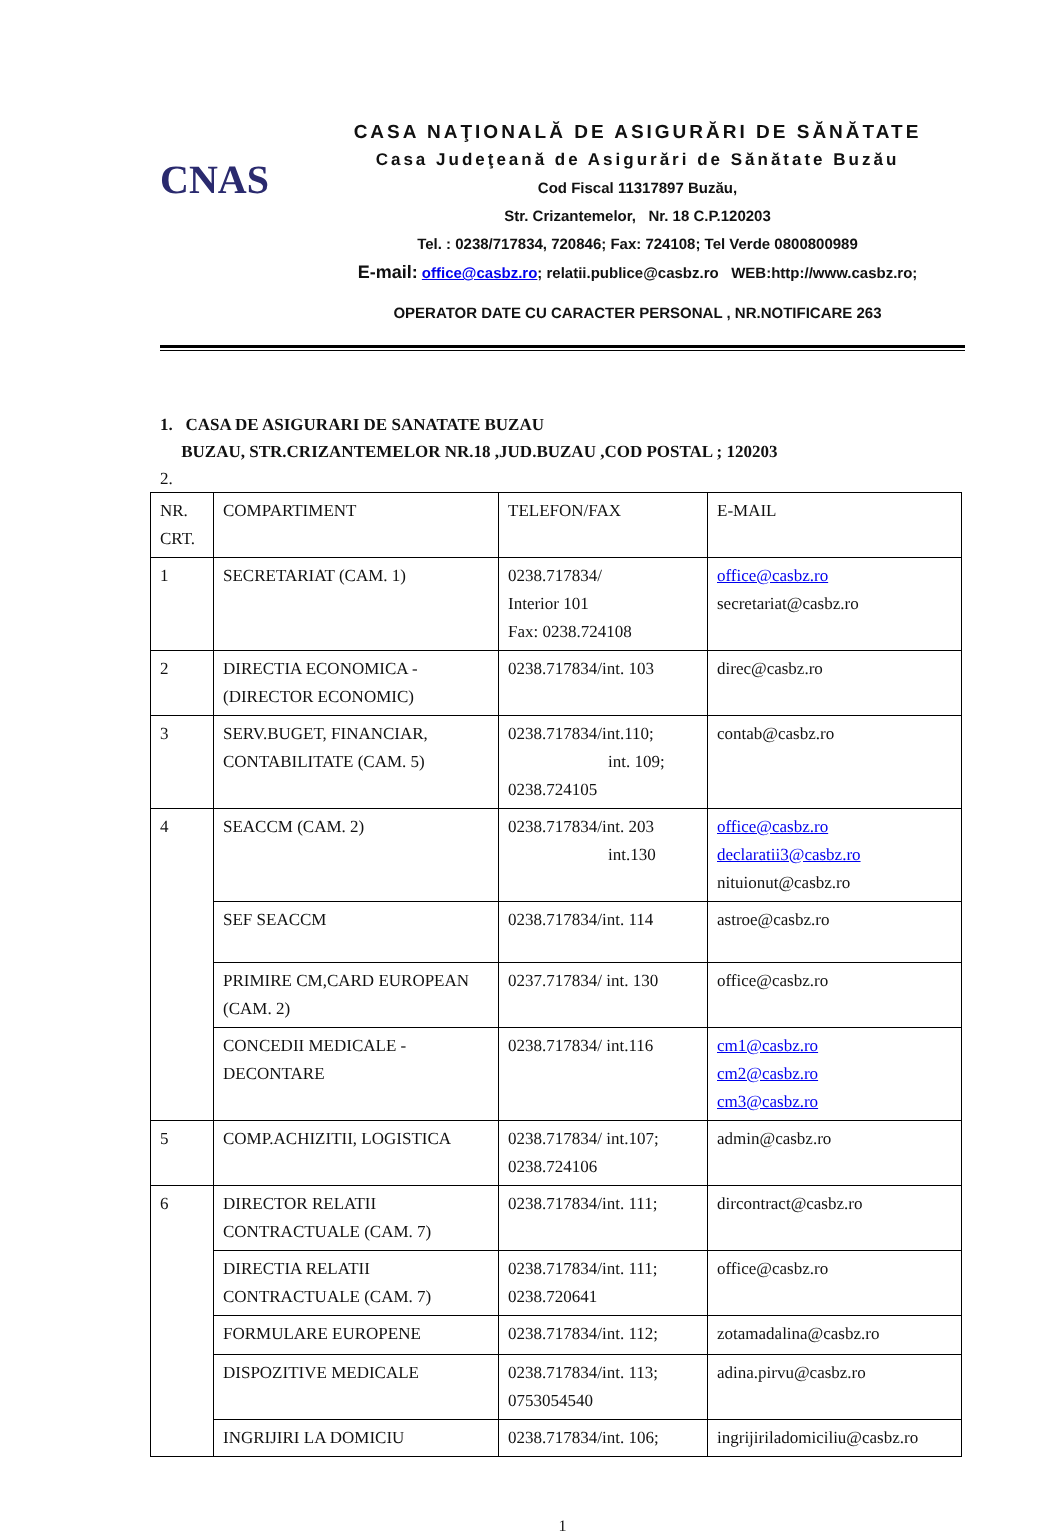CNAS
CASA NAŢIONALĂ DE ASIGURĂRI DE SĂNĂTATE
Casa Judeţeană de Asigurări de Sănătate Buzău
Cod Fiscal 11317897 Buzău,
Str. Crizantemelor, Nr. 18 C.P.120203
Tel. : 0238/717834, 720846; Fax: 724108; Tel Verde 0800800989
E-mail: office@casbz.ro; relatii.publice@casbz.ro WEB:http://www.casbz.ro;
OPERATOR DATE CU CARACTER PERSONAL , NR.NOTIFICARE 263
1. CASA DE ASIGURARI DE SANATATE BUZAU
BUZAU, STR.CRIZANTEMELOR NR.18 ,JUD.BUZAU ,COD POSTAL ; 120203
2.
| NR. CRT. | COMPARTIMENT | TELEFON/FAX | E-MAIL |
| 1 | SECRETARIAT (CAM. 1) | 0238.717834/ Interior 101 Fax: 0238.724108 | office@casbz.ro secretariat@casbz.ro |
| 2 | DIRECTIA ECONOMICA - (DIRECTOR ECONOMIC) | 0238.717834/int. 103 | direc@casbz.ro |
| 3 | SERV.BUGET, FINANCIAR, CONTABILITATE (CAM. 5) | 0238.717834/int.110; int. 109; 0238.724105 | contab@casbz.ro |
| 4 | SEACCM (CAM. 2) | 0238.717834/int. 203 int.130 | office@casbz.ro declaratii3@casbz.ro nituionut@casbz.ro |
| | SEF SEACCM | 0238.717834/int. 114 | astroe@casbz.ro |
| | PRIMIRE CM,CARD EUROPEAN (CAM. 2) | 0237.717834/ int. 130 | office@casbz.ro |
| | CONCEDII MEDICALE - DECONTARE | 0238.717834/ int.116 | cm1@casbz.ro cm2@casbz.ro cm3@casbz.ro |
| 5 | COMP.ACHIZITII, LOGISTICA | 0238.717834/ int.107; 0238.724106 | admin@casbz.ro |
| 6 | DIRECTOR RELATII CONTRACTUALE (CAM. 7) | 0238.717834/int. 111; | dircontract@casbz.ro |
| | DIRECTIA RELATII CONTRACTUALE (CAM. 7) | 0238.717834/int. 111; 0238.720641 | office@casbz.ro |
| | FORMULARE EUROPENE | 0238.717834/int. 112; | zotamadalina@casbz.ro |
| | DISPOZITIVE MEDICALE | 0238.717834/int. 113; 0753054540 | adina.pirvu@casbz.ro |
| | INGRIJIRI LA DOMICIU | 0238.717834/int. 106; | ingrijiriladomiciliu@casbz.ro |
1